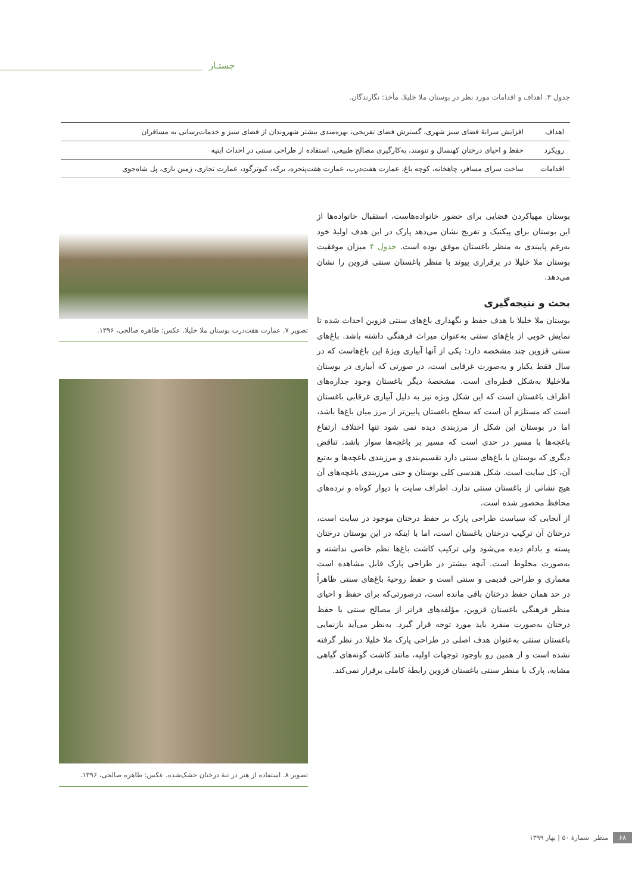جستـار
جدول ۳. اهداف و اقدامات مورد نظر در بوستان ملا خلیلا. مأخذ: نگارندگان.
| اهداف | افزایش سرانهٔ فضای سبز شهری، گسترش فضای تفریحی، بهره‌مندی بیشتر شهروندان از فضای سبز و خدمات‌رسانی به مسافران |
| رویکرد | حفظ و احیای درختان کهنسال و تنومند، به‌کارگیری مصالح طبیعی، استفاده از طراحی سنتی در احداث ابنیه |
| اقدامات | ساخت سرای مسافر، چاهخانه، کوچه باغ، عمارت هفت‌درب، عمارت هفت‌پنجره، برکه، کبوترگود، عمارت تجاری، زمین بازی، پل شاه‌جوی |
بوستان مهیاکردن فضایی برای حضور خانواده‌هاست، استقبال خانواده‌ها از این بوستان برای پیکنیک و تفریح نشان می‌دهد پارک در این هدف اولیهٔ خود به‌رغم پایبندی به منظر باغستان موفق بوده است. جدول ۴ میزان موفقیت بوستان ملا خلیلا در برقراری پیوند با منظر باغستان سنتی قزوین را نشان می‌دهد.
بحث و نتیجه‌گیری
بوستان ملا خلیلا با هدف حفظ و نگهداری باغ‌های سنتی قزوین احداث شده تا نمایش خوبی از باغ‌های سنتی به‌عنوان میراث فرهنگی داشته باشد. باغ‌های سنتی قزوین چند مشخصه دارد: یکی از آنها آبیاری ویژهٔ این باغ‌هاست که در سال فقط یکبار و به‌صورت غرقابی است، در صورتی که آبیاری در بوستان ملاخلیلا به‌شکل قطره‌ای است. مشخصهٔ دیگر باغستان وجود جداره‌های اطراف باغستان است که این شکل ویژه نیز به دلیل آبیاری غرقابی باغستان است که مستلزم آن است که سطح باغستان پایین‌تر از مرز میان باغ‌ها باشد، اما در بوستان این شکل از مرزبندی دیده نمی شود تنها اختلاف ارتفاع باغچه‌ها با مسیر در حدی است که مسیر بر باغچه‌ها سوار باشد. تناقض دیگری که بوستان با باغ‌های سنتی دارد تقسیم‌بندی و مرزبندی باغچه‌ها و به‌تبع آن، کل سایت است. شکل هندسی کلی بوستان و حتی مرزبندی باغچه‌های آن هیچ نشانی از باغستان سنتی ندارد. اطراف سایت با دیوار کوتاه و نرده‌های محافظ محصور شده است.
از آنجایی که سیاست طراحی پارک بر حفظ درختان موجود در سایت است، درختان آن ترکیب درختان باغستان است، اما با اینکه در این بوستان درختان پسته و بادام دیده می‌شود ولی ترکیب کاشت باغ‌ها نظم خاصی نداشته و به‌صورت مخلوط است. آنچه بیشتر در طراحی پارک قابل مشاهده است معماری و طراحی قدیمی و سنتی است و حفظ روحیهٔ باغ‌های سنتی ظاهراً در حد همان حفظ درختان باقی مانده است، درصورتی‌که برای حفظ و احیای منظر فرهنگی باغستان قزوین، مؤلفه‌های فراتر از مصالح سنتی یا حفظ درختان به‌صورت منفرد باید مورد توجه قرار گیرد. به‌نظر می‌آید بازنمایی باغستان سنتی به‌عنوان هدف اصلی در طراحی پارک ملا خلیلا در نظر گرفته نشده است و از همین رو باوجود توجهات اولیه، مانند کاشت گونه‌های گیاهی مشابه، پارک با منظر سنتی باغستان قزوین رابطهٔ کاملی برقرار نمی‌کند.
تصویر ۷. عمارت هفت‌درب بوستان ملا خلیلا. عکس: طاهره صالحی، ۱۳۹۶.
تصویر ۸. استفاده از هنر در تنهٔ درختان خشک‌شده. عکس: طاهره صالحی، ۱۳۹۶.
۶۸ منظر شمارهٔ ۵۰ | بهار ۱۳۹۹